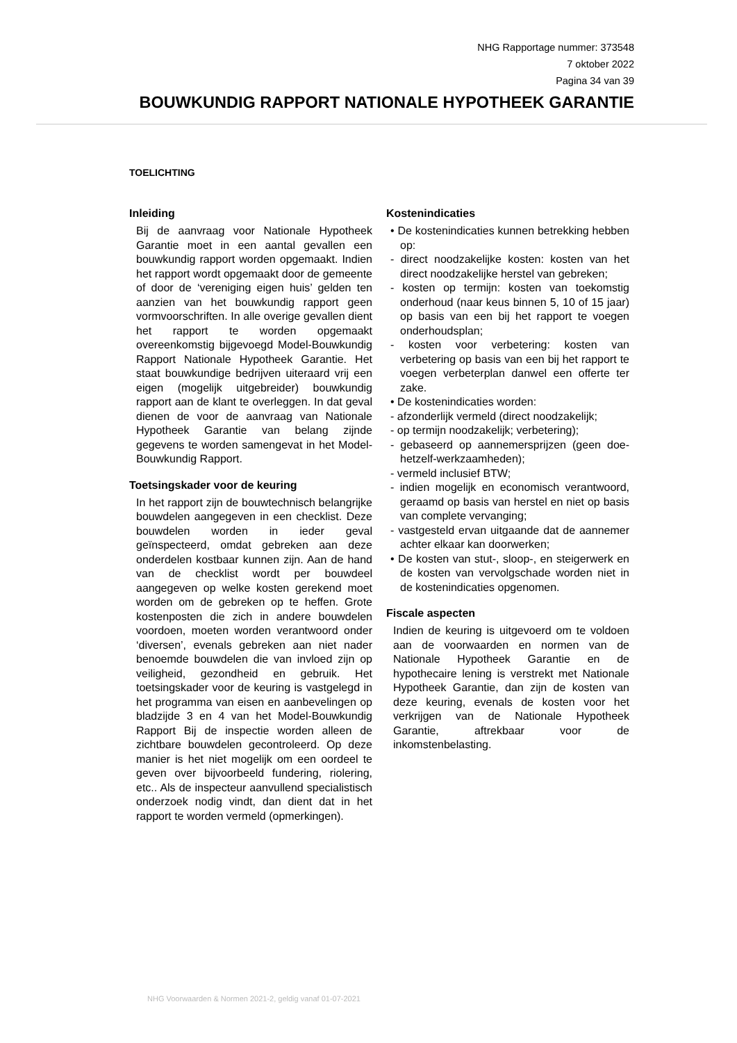NHG Rapportage nummer: 373548
7 oktober 2022
Pagina 34 van 39
BOUWKUNDIG RAPPORT NATIONALE HYPOTHEEK GARANTIE
TOELICHTING
Inleiding
Bij de aanvraag voor Nationale Hypotheek Garantie moet in een aantal gevallen een bouwkundig rapport worden opgemaakt. Indien het rapport wordt opgemaakt door de gemeente of door de ‘vereniging eigen huis’ gelden ten aanzien van het bouwkundig rapport geen vormvoorschriften. In alle overige gevallen dient het rapport te worden opgemaakt overeenkomstig bijgevoegd Model-Bouwkundig Rapport Nationale Hypotheek Garantie. Het staat bouwkundige bedrijven uiteraard vrij een eigen (mogelijk uitgebreider) bouwkundig rapport aan de klant te overleggen. In dat geval dienen de voor de aanvraag van Nationale Hypotheek Garantie van belang zijnde gegevens te worden samengevat in het Model-Bouwkundig Rapport.
Toetsingskader voor de keuring
In het rapport zijn de bouwtechnisch belangrijke bouwdelen aangegeven in een checklist. Deze bouwdelen worden in ieder geval geïnspecteerd, omdat gebreken aan deze onderdelen kostbaar kunnen zijn. Aan de hand van de checklist wordt per bouwdeel aangegeven op welke kosten gerekend moet worden om de gebreken op te heffen. Grote kostenposten die zich in andere bouwdelen voordoen, moeten worden verantwoord onder ‘diversen’, evenals gebreken aan niet nader benoemde bouwdelen die van invloed zijn op veiligheid, gezondheid en gebruik. Het toetsingskader voor de keuring is vastgelegd in het programma van eisen en aanbevelingen op bladzijde 3 en 4 van het Model-Bouwkundig Rapport Bij de inspectie worden alleen de zichtbare bouwdelen gecontroleerd. Op deze manier is het niet mogelijk om een oordeel te geven over bijvoorbeeld fundering, riolering, etc.. Als de inspecteur aanvullend specialistisch onderzoek nodig vindt, dan dient dat in het rapport te worden vermeld (opmerkingen).
Kostenindicaties
• De kostenindicaties kunnen betrekking hebben op:
- direct noodzakelijke kosten: kosten van het direct noodzakelijke herstel van gebreken;
- kosten op termijn: kosten van toekomstig onderhoud (naar keus binnen 5, 10 of 15 jaar) op basis van een bij het rapport te voegen onderhoudsplan;
- kosten voor verbetering: kosten van verbetering op basis van een bij het rapport te voegen verbeterplan danwel een offerte ter zake.
• De kostenindicaties worden:
- afzonderlijk vermeld (direct noodzakelijk;
- op termijn noodzakelijk; verbetering);
- gebaseerd op aannemersprijzen (geen doe-hetzelf-werkzaamheden);
- vermeld inclusief BTW;
- indien mogelijk en economisch verantwoord, geraamd op basis van herstel en niet op basis van complete vervanging;
- vastgesteld ervan uitgaande dat de aannemer achter elkaar kan doorwerken;
• De kosten van stut-, sloop-, en steigerwerk en de kosten van vervolgschade worden niet in de kostenindicaties opgenomen.
Fiscale aspecten
Indien de keuring is uitgevoerd om te voldoen aan de voorwaarden en normen van de Nationale Hypotheek Garantie en de hypothecaire lening is verstrekt met Nationale Hypotheek Garantie, dan zijn de kosten van deze keuring, evenals de kosten voor het verkrijgen van de Nationale Hypotheek Garantie, aftrekbaar voor de inkomstenbelasting.
NHG Voorwaarden & Normen 2021-2, geldig vanaf 01-07-2021